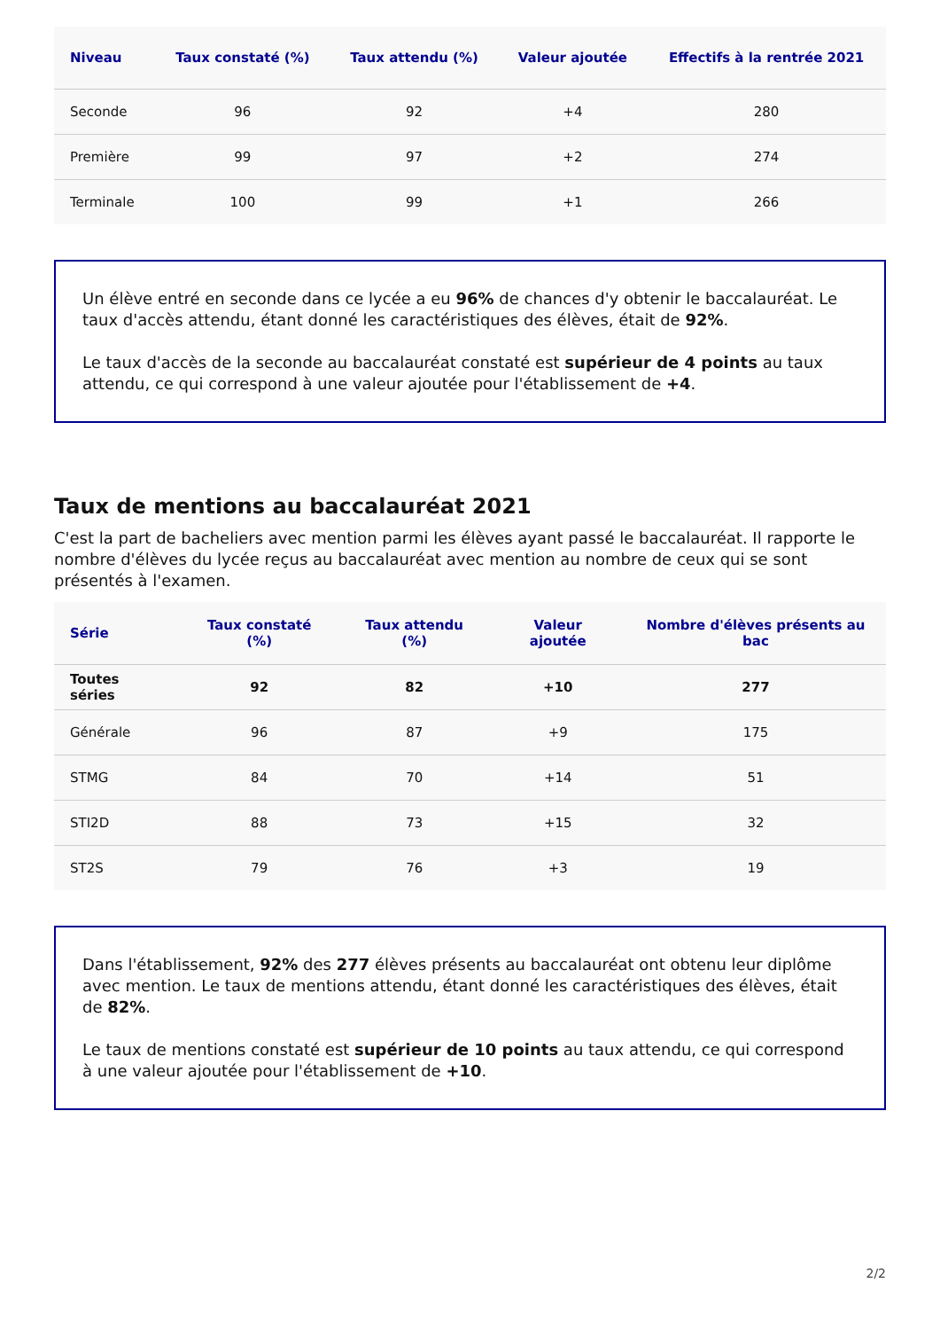| Niveau | Taux constaté (%) | Taux attendu (%) | Valeur ajoutée | Effectifs à la rentrée 2021 |
| --- | --- | --- | --- | --- |
| Seconde | 96 | 92 | +4 | 280 |
| Première | 99 | 97 | +2 | 274 |
| Terminale | 100 | 99 | +1 | 266 |
Un élève entré en seconde dans ce lycée a eu 96% de chances d'y obtenir le baccalauréat. Le taux d'accès attendu, étant donné les caractéristiques des élèves, était de 92%.
Le taux d'accès de la seconde au baccalauréat constaté est supérieur de 4 points au taux attendu, ce qui correspond à une valeur ajoutée pour l'établissement de +4.
Taux de mentions au baccalauréat 2021
C'est la part de bacheliers avec mention parmi les élèves ayant passé le baccalauréat. Il rapporte le nombre d'élèves du lycée reçus au baccalauréat avec mention au nombre de ceux qui se sont présentés à l'examen.
| Série | Taux constaté (%) | Taux attendu (%) | Valeur ajoutée | Nombre d'élèves présents au bac |
| --- | --- | --- | --- | --- |
| Toutes séries | 92 | 82 | +10 | 277 |
| Générale | 96 | 87 | +9 | 175 |
| STMG | 84 | 70 | +14 | 51 |
| STI2D | 88 | 73 | +15 | 32 |
| ST2S | 79 | 76 | +3 | 19 |
Dans l'établissement, 92% des 277 élèves présents au baccalauréat ont obtenu leur diplôme avec mention. Le taux de mentions attendu, étant donné les caractéristiques des élèves, était de 82%.
Le taux de mentions constaté est supérieur de 10 points au taux attendu, ce qui correspond à une valeur ajoutée pour l'établissement de +10.
2/2